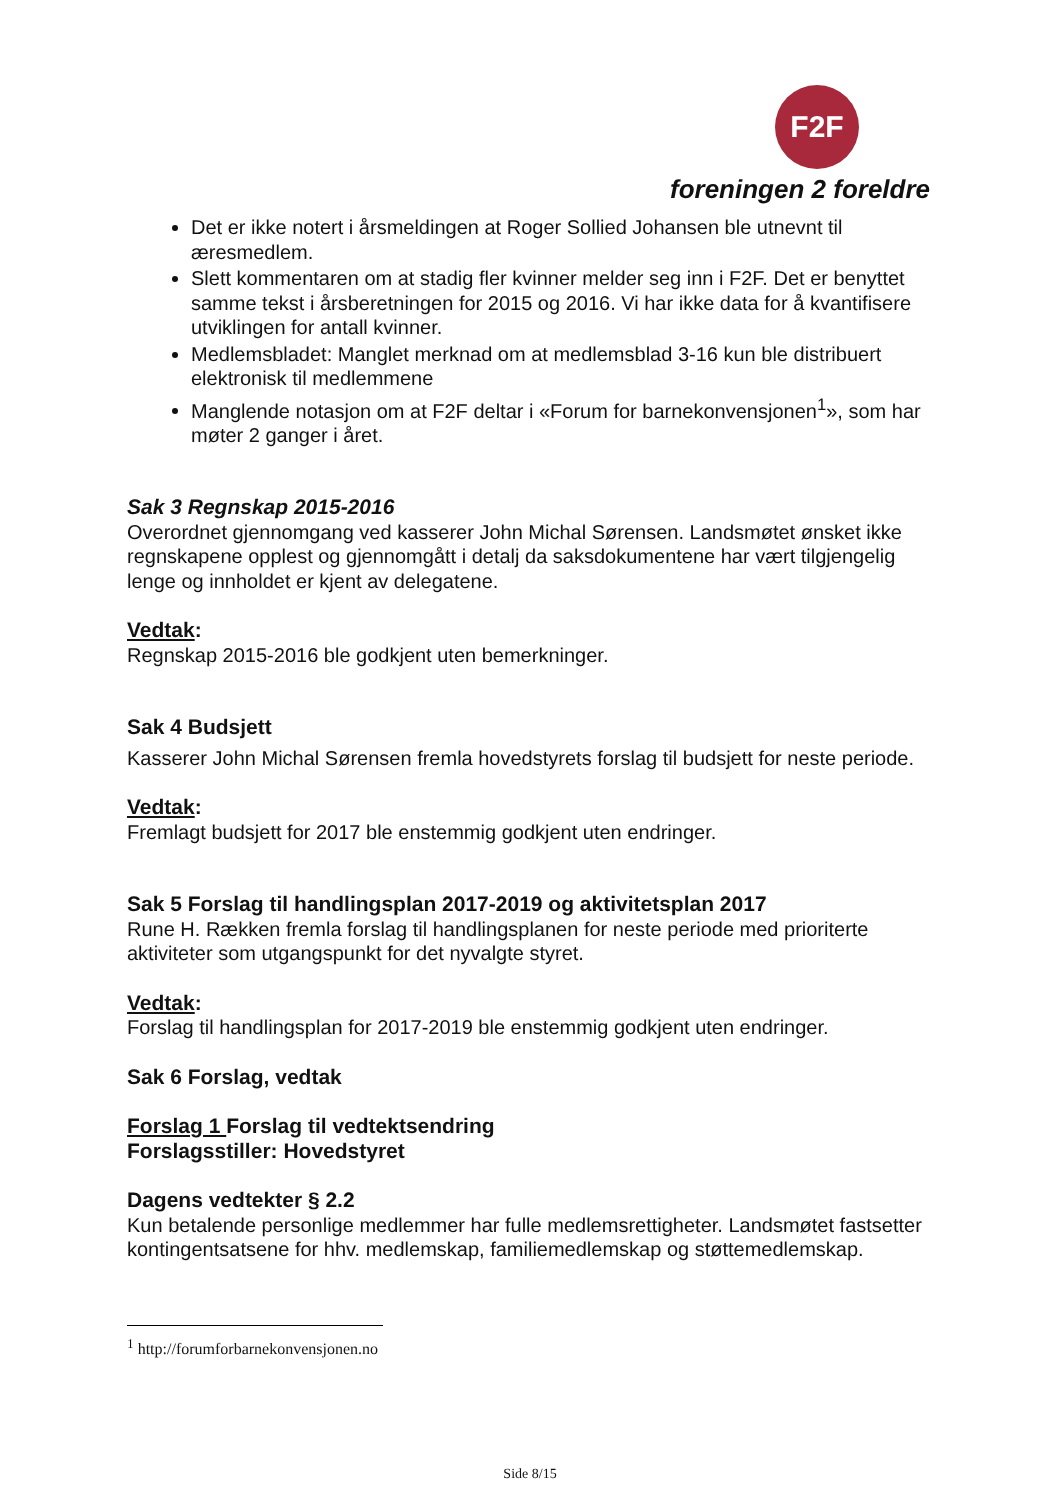F2F
foreningen 2 foreldre
Det er ikke notert i årsmeldingen at Roger Sollied Johansen ble utnevnt til æresmedlem.
Slett kommentaren om at stadig fler kvinner melder seg inn i F2F. Det er benyttet samme tekst i årsberetningen for 2015 og 2016. Vi har ikke data for å kvantifisere utviklingen for antall kvinner.
Medlemsbladet: Manglet merknad om at medlemsblad 3-16 kun ble distribuert elektronisk til medlemmene
Manglende notasjon om at F2F deltar i «Forum for barnekonvensjonen<sup>1</sup>», som har møter 2 ganger i året.
Sak 3 Regnskap 2015-2016
Overordnet gjennomgang ved kasserer John Michal Sørensen. Landsmøtet ønsket ikke regnskapene opplest og gjennomgått i detalj da saksdokumentene har vært tilgjengelig lenge og innholdet er kjent av delegatene.
Vedtak:
Regnskap 2015-2016 ble godkjent uten bemerkninger.
Sak 4 Budsjett
Kasserer John Michal Sørensen fremla hovedstyrets forslag til budsjett for neste periode.
Vedtak:
Fremlagt budsjett for 2017 ble enstemmig godkjent uten endringer.
Sak 5 Forslag til handlingsplan 2017-2019 og aktivitetsplan 2017
Rune H. Rækken fremla forslag til handlingsplanen for neste periode med prioriterte aktiviteter som utgangspunkt for det nyvalgte styret.
Vedtak:
Forslag til handlingsplan for 2017-2019 ble enstemmig godkjent uten endringer.
Sak 6 Forslag, vedtak
Forslag 1 Forslag til vedtektsendring
Forslagsstiller: Hovedstyret
Dagens vedtekter § 2.2
Kun betalende personlige medlemmer har fulle medlemsrettigheter. Landsmøtet fastsetter kontingentsatsene for hhv. medlemskap, familiemedlemskap og støttemedlemskap.
<sup>1</sup> http://forumforbarnekonvensjonen.no
Side 8/15